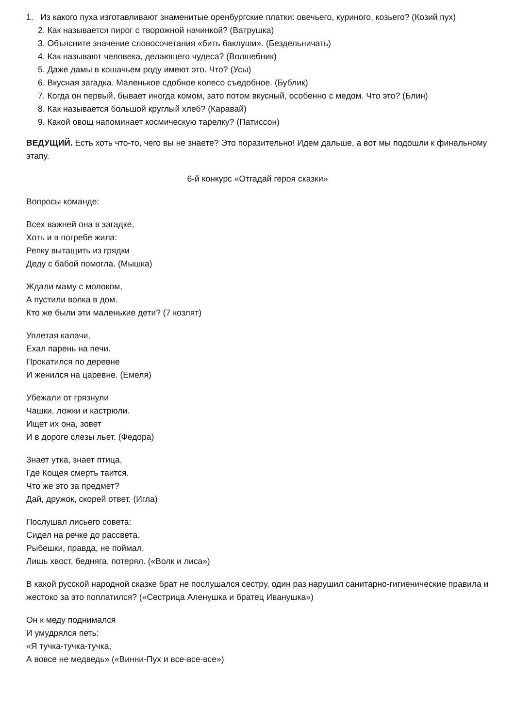1. Из какого пуха изготавливают знаменитые оренбургские платки: овечьего, куриного, козьего? (Козий пух)
2. Как называется пирог с творожной начинкой? (Ватрушка)
3. Объясните значение словосочетания «бить баклуши». (Бездельничать)
4. Как называют человека, делающего чудеса? (Волшебник)
5. Даже дамы в кошачьем роду имеют это. Что? (Усы)
6. Вкусная загадка. Маленькое сдобное колесо съедобное. (Бублик)
7. Когда он первый, бывает иногда комом, зато потом вкусный, особенно с медом. Что это? (Блин)
8. Как называется большой круглый хлеб? (Каравай)
9. Какой овощ напоминает космическую тарелку? (Патиссон)
ВЕДУЩИЙ. Есть хоть что-то, чего вы не знаете? Это поразительно! Идем дальше, а вот мы подошли к финальному этапу.
6-й конкурс «Отгадай героя сказки»
Вопросы команде:
Всех важней она в загадке,
Хоть и в погребе жила:
Репку вытащить из грядки
Деду с бабой помогла. (Мышка)
Ждали маму с молоком,
А пустили волка в дом.
Кто же были эти маленькие дети? (7 козлят)
Уплетая калачи,
Ехал парень на печи.
Прокатился по деревне
И женился на царевне. (Емеля)
Убежали от грязнули
Чашки, ложки и кастрюли.
Ищет их она, зовет
И в дороге слезы льет. (Федора)
Знает утка, знает птица,
Где Кощея смерть таится.
Что же это за предмет?
Дай, дружок, скорей ответ. (Игла)
Послушал лисьего совета:
Сидел на речке до рассвета.
Рыбешки, правда, не поймал,
Лишь хвост, бедняга, потерял. («Волк и лиса»)
В какой русской народной сказке брат не послушался сестру, один раз нарушил санитарно-гигиенические правила и жестоко за это поплатился? («Сестрица Аленушка и братец Иванушка»)
Он к меду поднимался
И умудрялся петь:
«Я тучка-тучка-тучка,
А вовсе не медведь» («Винни-Пух и все-все-все»)